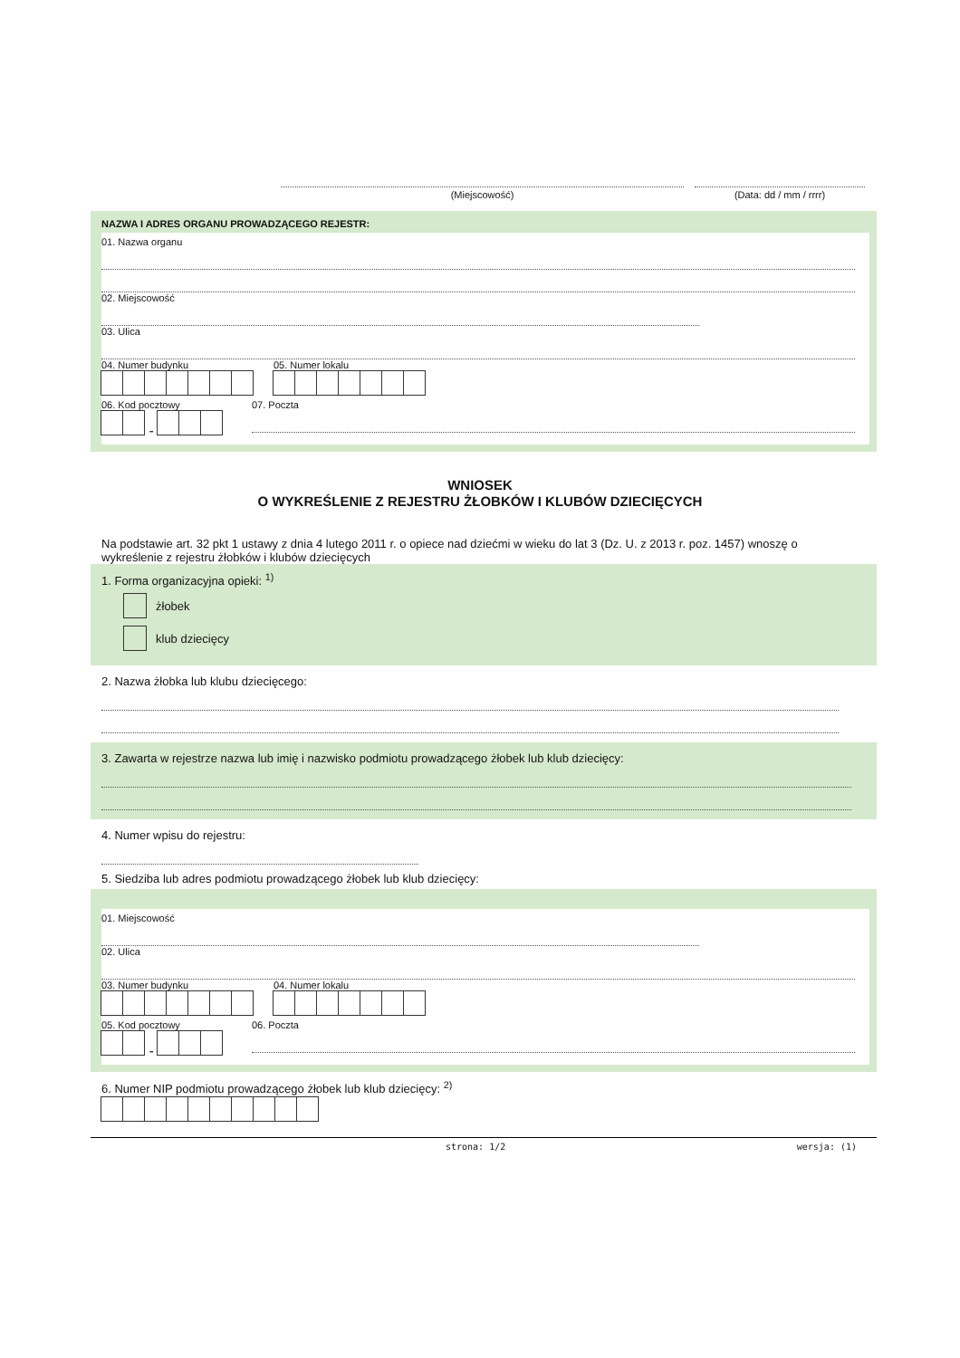(Miejscowość) (Data: dd / mm / rrrr)
NAZWA I ADRES ORGANU PROWADZĄCEGO REJESTR:
01. Nazwa organu
02. Miejscowość
03. Ulica
04. Numer budynku 05. Numer lokalu
06. Kod pocztowy
-
07. Poczta
WNIOSEK
O WYKREŚLENIE Z REJESTRU ŻŁOBKÓW I KLUBÓW DZIECIĘCYCH
Na podstawie art. 32 pkt 1 ustawy z dnia 4 lutego 2011 r. o opiece nad dziećmi w wieku do lat 3 (Dz. U. z 2013 r. poz. 1457) wnoszę o wykreślenie z rejestru żłobków i klubów dziecięcych
1. Forma organizacyjna opieki: <sup>1)</sup>
żłobek
klub dziecięcy
2. Nazwa żłobka lub klubu dziecięcego:
3. Zawarta w rejestrze nazwa lub imię i nazwisko podmiotu prowadzącego żłobek lub klub dziecięcy:
4. Numer wpisu do rejestru:
5. Siedziba lub adres podmiotu prowadzącego żłobek lub klub dziecięcy:
01. Miejscowość
02. Ulica
03. Numer budynku 04. Numer lokalu
05. Kod pocztowy
-
06. Poczta
6. Numer NIP podmiotu prowadzącego żłobek lub klub dziecięcy: <sup>2)</sup>
strona: 1/2 wersja: (1)